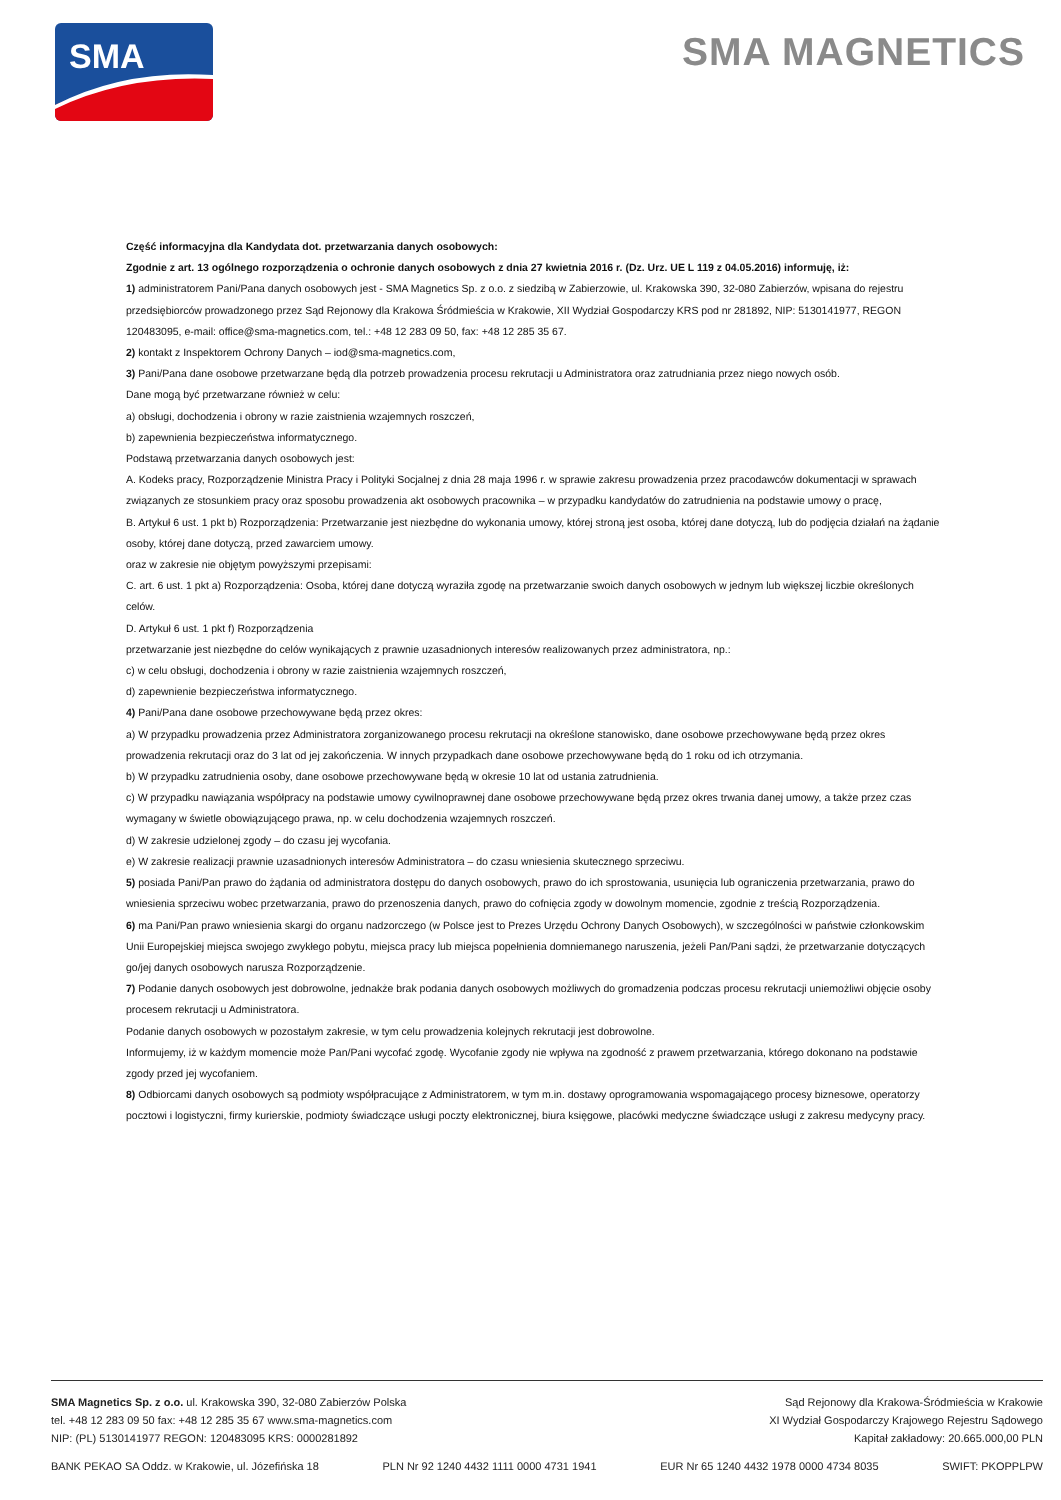SMA
SMA MAGNETICS
Część informacyjna dla Kandydata dot. przetwarzania danych osobowych:
Zgodnie z art. 13 ogólnego rozporządzenia o ochronie danych osobowych z dnia 27 kwietnia 2016 r. (Dz. Urz. UE L 119 z 04.05.2016) informuję, iż:
1) administratorem Pani/Pana danych osobowych jest - SMA Magnetics Sp. z o.o. z siedzibą w Zabierzowie, ul. Krakowska 390, 32-080 Zabierzów, wpisana do rejestru przedsiębiorców prowadzonego przez Sąd Rejonowy dla Krakowa Śródmieścia w Krakowie, XII Wydział Gospodarczy KRS pod nr 281892, NIP: 5130141977, REGON 120483095, e-mail: office@sma-magnetics.com, tel.: +48 12 283 09 50, fax: +48 12 285 35 67.
2) kontakt z Inspektorem Ochrony Danych – iod@sma-magnetics.com,
3) Pani/Pana dane osobowe przetwarzane będą dla potrzeb prowadzenia procesu rekrutacji u Administratora oraz zatrudniania przez niego nowych osób.
Dane mogą być przetwarzane również w celu:
a) obsługi, dochodzenia i obrony w razie zaistnienia wzajemnych roszczeń,
b) zapewnienia bezpieczeństwa informatycznego.
Podstawą przetwarzania danych osobowych jest:
A. Kodeks pracy, Rozporządzenie Ministra Pracy i Polityki Socjalnej z dnia 28 maja 1996 r. w sprawie zakresu prowadzenia przez pracodawców dokumentacji w sprawach związanych ze stosunkiem pracy oraz sposobu prowadzenia akt osobowych pracownika – w przypadku kandydatów do zatrudnienia na podstawie umowy o pracę,
B. Artykuł 6 ust. 1 pkt b) Rozporządzenia: Przetwarzanie jest niezbędne do wykonania umowy, której stroną jest osoba, której dane dotyczą, lub do podjęcia działań na żądanie osoby, której dane dotyczą, przed zawarciem umowy.
oraz w zakresie nie objętym powyższymi przepisami:
C. art. 6 ust. 1 pkt a) Rozporządzenia: Osoba, której dane dotyczą wyraziła zgodę na przetwarzanie swoich danych osobowych w jednym lub większej liczbie określonych celów.
D. Artykuł 6 ust. 1 pkt f) Rozporządzenia
przetwarzanie jest niezbędne do celów wynikających z prawnie uzasadnionych interesów realizowanych przez administratora, np.:
c) w celu obsługi, dochodzenia i obrony w razie zaistnienia wzajemnych roszczeń,
d) zapewnienie bezpieczeństwa informatycznego.
4) Pani/Pana dane osobowe przechowywane będą przez okres:
a) W przypadku prowadzenia przez Administratora zorganizowanego procesu rekrutacji na określone stanowisko, dane osobowe przechowywane będą przez okres prowadzenia rekrutacji oraz do 3 lat od jej zakończenia. W innych przypadkach dane osobowe przechowywane będą do 1 roku od ich otrzymania.
b) W przypadku zatrudnienia osoby, dane osobowe przechowywane będą w okresie 10 lat od ustania zatrudnienia.
c) W przypadku nawiązania współpracy na podstawie umowy cywilnoprawnej dane osobowe przechowywane będą przez okres trwania danej umowy, a także przez czas wymagany w świetle obowiązującego prawa, np. w celu dochodzenia wzajemnych roszczeń.
d) W zakresie udzielonej zgody – do czasu jej wycofania.
e) W zakresie realizacji prawnie uzasadnionych interesów Administratora – do czasu wniesienia skutecznego sprzeciwu.
5) posiada Pani/Pan prawo do żądania od administratora dostępu do danych osobowych, prawo do ich sprostowania, usunięcia lub ograniczenia przetwarzania, prawo do wniesienia sprzeciwu wobec przetwarzania, prawo do przenoszenia danych, prawo do cofnięcia zgody w dowolnym momencie, zgodnie z treścią Rozporządzenia.
6) ma Pani/Pan prawo wniesienia skargi do organu nadzorczego (w Polsce jest to Prezes Urzędu Ochrony Danych Osobowych), w szczególności w państwie członkowskim Unii Europejskiej miejsca swojego zwykłego pobytu, miejsca pracy lub miejsca popełnienia domniemanego naruszenia, jeżeli Pan/Pani sądzi, że przetwarzanie dotyczących go/jej danych osobowych narusza Rozporządzenie.
7) Podanie danych osobowych jest dobrowolne, jednakże brak podania danych osobowych możliwych do gromadzenia podczas procesu rekrutacji uniemożliwi objęcie osoby procesem rekrutacji u Administratora.
Podanie danych osobowych w pozostałym zakresie, w tym celu prowadzenia kolejnych rekrutacji jest dobrowolne.
Informujemy, iż w każdym momencie może Pan/Pani wycofać zgodę. Wycofanie zgody nie wpływa na zgodność z prawem przetwarzania, którego dokonano na podstawie zgody przed jej wycofaniem.
8) Odbiorcami danych osobowych są podmioty współpracujące z Administratorem, w tym m.in. dostawy oprogramowania wspomagającego procesy biznesowe, operatorzy pocztowi i logistyczni, firmy kurierskie, podmioty świadczące usługi poczty elektronicznej, biura księgowe, placówki medyczne świadczące usługi z zakresu medycyny pracy.
SMA Magnetics Sp. z o.o. ul. Krakowska 390, 32-080 Zabierzów Polska
tel. +48 12 283 09 50 fax: +48 12 285 35 67 www.sma-magnetics.com
NIP: (PL) 5130141977 REGON: 120483095 KRS: 0000281892
Sąd Rejonowy dla Krakowa-Śródmieścia w Krakowie
XI Wydział Gospodarczy Krajowego Rejestru Sądowego
Kapitał zakładowy: 20.665.000,00 PLN
BANK PEKAO SA Oddz. w Krakowie, ul. Józefińska 18 PLN Nr 92 1240 4432 1111 0000 4731 1941 EUR Nr 65 1240 4432 1978 0000 4734 8035 SWIFT: PKOPPLPW